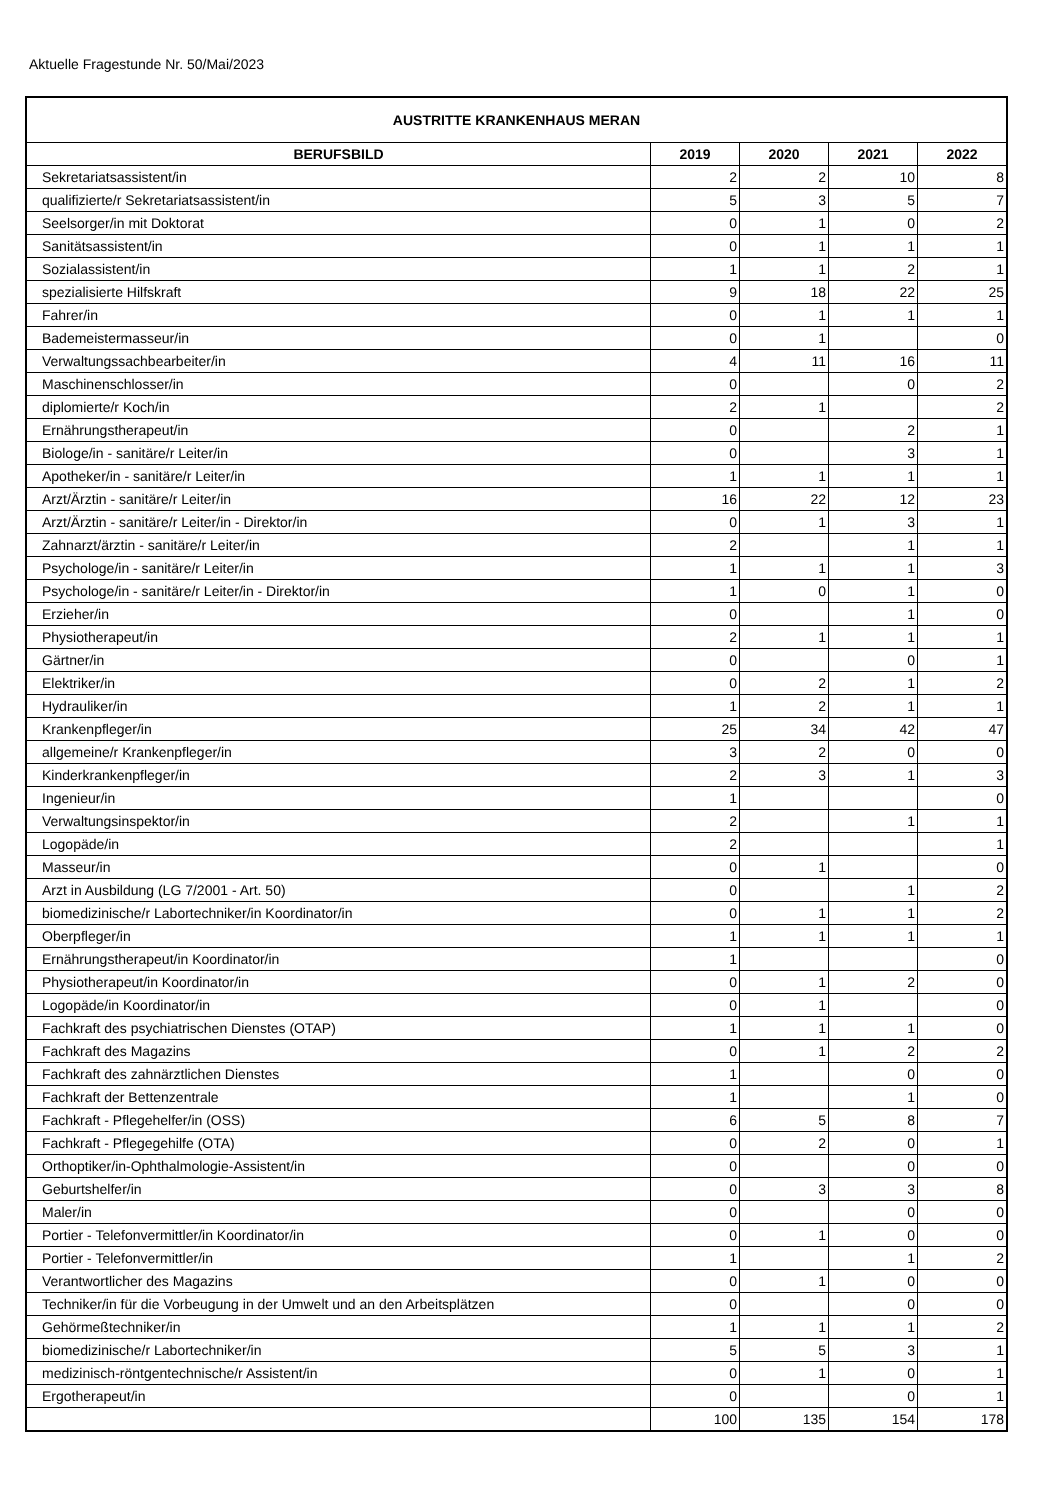Aktuelle Fragestunde Nr. 50/Mai/2023
| AUSTRITTE KRANKENHAUS MERAN | | | | |
| --- | --- | --- | --- | --- |
| BERUFSBILD | 2019 | 2020 | 2021 | 2022 |
| Sekretariatsassistent/in | 2 | 2 | 10 | 8 |
| qualifizierte/r Sekretariatsassistent/in | 5 | 3 | 5 | 7 |
| Seelsorger/in mit Doktorat | 0 | 1 | 0 | 2 |
| Sanitätsassistent/in | 0 | 1 | 1 | 1 |
| Sozialassistent/in | 1 | 1 | 2 | 1 |
| spezialisierte Hilfskraft | 9 | 18 | 22 | 25 |
| Fahrer/in | 0 | 1 | 1 | 1 |
| Bademeistermasseur/in | 0 | 1 | | 0 |
| Verwaltungssachbearbeiter/in | 4 | 11 | 16 | 11 |
| Maschinenschlosser/in | 0 | | 0 | 2 |
| diplomierte/r Koch/in | 2 | 1 | | 2 |
| Ernährungstherapeut/in | 0 | | 2 | 1 |
| Biologe/in - sanitäre/r Leiter/in | 0 | | 3 | 1 |
| Apotheker/in - sanitäre/r Leiter/in | 1 | 1 | 1 | 1 |
| Arzt/Ärztin - sanitäre/r Leiter/in | 16 | 22 | 12 | 23 |
| Arzt/Ärztin - sanitäre/r Leiter/in - Direktor/in | 0 | 1 | 3 | 1 |
| Zahnarzt/ärztin - sanitäre/r Leiter/in | 2 | | 1 | 1 |
| Psychologe/in - sanitäre/r Leiter/in | 1 | 1 | 1 | 3 |
| Psychologe/in - sanitäre/r Leiter/in - Direktor/in | 1 | 0 | 1 | 0 |
| Erzieher/in | 0 | | 1 | 0 |
| Physiotherapeut/in | 2 | 1 | 1 | 1 |
| Gärtner/in | 0 | | 0 | 1 |
| Elektriker/in | 0 | 2 | 1 | 2 |
| Hydrauliker/in | 1 | 2 | 1 | 1 |
| Krankenpfleger/in | 25 | 34 | 42 | 47 |
| allgemeine/r Krankenpfleger/in | 3 | 2 | 0 | 0 |
| Kinderkrankenpfleger/in | 2 | 3 | 1 | 3 |
| Ingenieur/in | 1 | | | 0 |
| Verwaltungsinspektor/in | 2 | | 1 | 1 |
| Logopäde/in | 2 | | | 1 |
| Masseur/in | 0 | 1 | | 0 |
| Arzt in Ausbildung (LG 7/2001 - Art. 50) | 0 | | 1 | 2 |
| biomedizinische/r Labortechniker/in Koordinator/in | 0 | 1 | 1 | 2 |
| Oberpfleger/in | 1 | 1 | 1 | 1 |
| Ernährungstherapeut/in Koordinator/in | 1 | | | 0 |
| Physiotherapeut/in Koordinator/in | 0 | 1 | 2 | 0 |
| Logopäde/in Koordinator/in | 0 | 1 | | 0 |
| Fachkraft des psychiatrischen Dienstes (OTAP) | 1 | 1 | 1 | 0 |
| Fachkraft des Magazins | 0 | 1 | 2 | 2 |
| Fachkraft des zahnärztlichen Dienstes | 1 | | 0 | 0 |
| Fachkraft der Bettenzentrale | 1 | | 1 | 0 |
| Fachkraft - Pflegehelfer/in (OSS) | 6 | 5 | 8 | 7 |
| Fachkraft - Pflegegehilfe (OTA) | 0 | 2 | 0 | 1 |
| Orthoptiker/in-Ophthalmologie-Assistent/in | 0 | | 0 | 0 |
| Geburtshelfer/in | 0 | 3 | 3 | 8 |
| Maler/in | 0 | | 0 | 0 |
| Portier - Telefonvermittler/in Koordinator/in | 0 | 1 | 0 | 0 |
| Portier - Telefonvermittler/in | 1 | | 1 | 2 |
| Verantwortlicher des Magazins | 0 | 1 | 0 | 0 |
| Techniker/in für die Vorbeugung in der Umwelt und an den Arbeitsplätzen | 0 | | 0 | 0 |
| Gehörmeßtechniker/in | 1 | 1 | 1 | 2 |
| biomedizinische/r Labortechniker/in | 5 | 5 | 3 | 1 |
| medizinisch-röntgentechnische/r Assistent/in | 0 | 1 | 0 | 1 |
| Ergotherapeut/in | 0 | | 0 | 1 |
| | 100 | 135 | 154 | 178 |